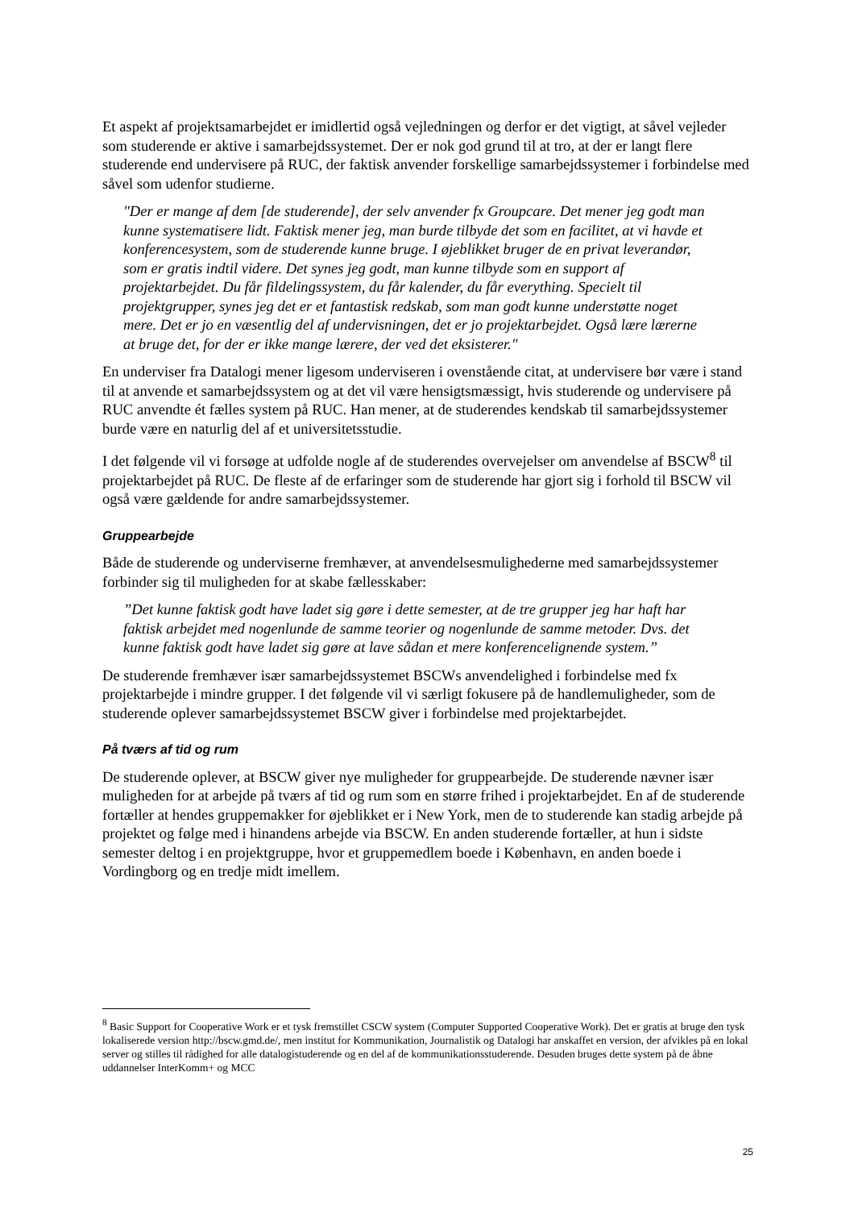Et aspekt af projektsamarbejdet er imidlertid også vejledningen og derfor er det vigtigt, at såvel vejleder som studerende er aktive i samarbejdssystemet. Der er nok god grund til at tro, at der er langt flere studerende end undervisere på RUC, der faktisk anvender forskellige samarbejdssystemer i forbindelse med såvel som udenfor studierne.
"Der er mange af dem [de studerende], der selv anvender fx Groupcare. Det mener jeg godt man kunne systematisere lidt. Faktisk mener jeg, man burde tilbyde det som en facilitet, at vi havde et konferencesystem, som de studerende kunne bruge. I øjeblikket bruger de en privat leverandør, som er gratis indtil videre. Det synes jeg godt, man kunne tilbyde som en support af projektarbejdet. Du får fildelingssystem, du får kalender, du får everything. Specielt til projektgrupper, synes jeg det er et fantastisk redskab, som man godt kunne understøtte noget mere. Det er jo en væsentlig del af undervisningen, det er jo projektarbejdet. Også lære lærerne at bruge det, for der er ikke mange lærere, der ved det eksisterer."
En underviser fra Datalogi mener ligesom underviseren i ovenstående citat, at undervisere bør være i stand til at anvende et samarbejdssystem og at det vil være hensigtsmæssigt, hvis studerende og undervisere på RUC anvendte ét fælles system på RUC. Han mener, at de studerendes kendskab til samarbejdssystemer burde være en naturlig del af et universitetsstudie.
I det følgende vil vi forsøge at udfolde nogle af de studerendes overvejelser om anvendelse af BSCW<sup>8</sup> til projektarbejdet på RUC. De fleste af de erfaringer som de studerende har gjort sig i forhold til BSCW vil også være gældende for andre samarbejdssystemer.
Gruppearbejde
Både de studerende og underviserne fremhæver, at anvendelsesmulighederne med samarbejdssystemer forbinder sig til muligheden for at skabe fællesskaber:
”Det kunne faktisk godt have ladet sig gøre i dette semester, at de tre grupper jeg har haft har faktisk arbejdet med nogenlunde de samme teorier og nogenlunde de samme metoder. Dvs. det kunne faktisk godt have ladet sig gøre at lave sådan et mere konferencelignende system.”
De studerende fremhæver især samarbejdssystemet BSCWs anvendelighed i forbindelse med fx projektarbejde i mindre grupper. I det følgende vil vi særligt fokusere på de handlemuligheder, som de studerende oplever samarbejdssystemet BSCW giver i forbindelse med projektarbejdet.
På tværs af tid og rum
De studerende oplever, at BSCW giver nye muligheder for gruppearbejde. De studerende nævner især muligheden for at arbejde på tværs af tid og rum som en større frihed i projektarbejdet. En af de studerende fortæller at hendes gruppemakker for øjeblikket er i New York, men de to studerende kan stadig arbejde på projektet og følge med i hinandens arbejde via BSCW. En anden studerende fortæller, at hun i sidste semester deltog i en projektgruppe, hvor et gruppemedlem boede i København, en anden boede i Vordingborg og en tredje midt imellem.
<sup>8</sup> Basic Support for Cooperative Work er et tysk fremstillet CSCW system (Computer Supported Cooperative Work). Det er gratis at bruge den tysk lokaliserede version http://bscw.gmd.de/, men institut for Kommunikation, Journalistik og Datalogi har anskaffet en version, der afvikles på en lokal server og stilles til rådighed for alle datalogistuderende og en del af de kommunikationsstuderende. Desuden bruges dette system på de åbne uddannelser InterKomm+ og MCC
25